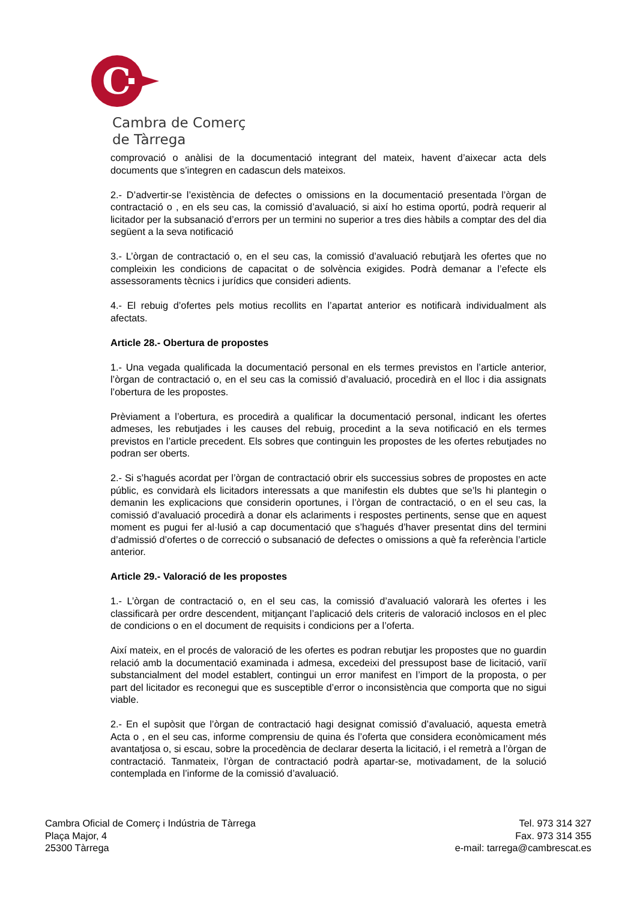C
Cambra de Comerç
de Tàrrega
comprovació o anàlisi de la documentació integrant del mateix, havent d’aixecar acta dels documents que s’integren en cadascun dels mateixos.
2.- D’advertir-se l’existència de defectes o omissions en la documentació presentada l’òrgan de contractació o , en els seu cas, la comissió d’avaluació, si així ho estima oportú, podrà requerir al licitador per la subsanació d’errors per un termini no superior a tres dies hàbils a comptar des del dia següent a la seva notificació
3.- L’òrgan de contractació o, en el seu cas, la comissió d’avaluació rebutjarà les ofertes que no compleixin les condicions de capacitat o de solvència exigides. Podrà demanar a l’efecte els assessoraments tècnics i jurídics que consideri adients.
4.- El rebuig d’ofertes pels motius recollits en l’apartat anterior es notificarà individualment als afectats.
Article 28.- Obertura de propostes
1.- Una vegada qualificada la documentació personal en els termes previstos en l’article anterior, l’òrgan de contractació o, en el seu cas la comissió d’avaluació, procedirà en el lloc i dia assignats l’obertura de les propostes.
Prèviament a l’obertura, es procedirà a qualificar la documentació personal, indicant les ofertes admeses, les rebutjades i les causes del rebuig, procedint a la seva notificació en els termes previstos en l’article precedent. Els sobres que continguin les propostes de les ofertes rebutjades no podran ser oberts.
2.- Si s’hagués acordat per l’òrgan de contractació obrir els successius sobres de propostes en acte públic, es convidarà els licitadors interessats a que manifestin els dubtes que se’ls hi plantegin o demanin les explicacions que considerin oportunes, i l’òrgan de contractació, o en el seu cas, la comissió d’avaluació procedirà a donar els aclariments i respostes pertinents, sense que en aquest moment es pugui fer al·lusió a cap documentació que s’hagués d’haver presentat dins del termini d’admissió d’ofertes o de correcció o subsanació de defectes o omissions a què fa referència l’article anterior.
Article 29.- Valoració de les propostes
1.- L’òrgan de contractació o, en el seu cas, la comissió d’avaluació valorarà les ofertes i les classificarà per ordre descendent, mitjançant l’aplicació dels criteris de valoració inclosos en el plec de condicions o en el document de requisits i condicions per a l’oferta.
Així mateix, en el procés de valoració de les ofertes es podran rebutjar les propostes que no guardin relació amb la documentació examinada i admesa, excedeixi del pressupost base de licitació, variï substancialment del model establert, contingui un error manifest en l’import de la proposta, o per part del licitador es reconegui que es susceptible d’error o inconsistència que comporta que no sigui viable.
2.- En el supòsit que l’òrgan de contractació hagi designat comissió d’avaluació, aquesta emetrà Acta o , en el seu cas, informe comprensiu de quina és l’oferta que considera econòmicament més avantatjosa o, si escau, sobre la procedència de declarar deserta la licitació, i el remetrà a l’òrgan de contractació. Tanmateix, l’òrgan de contractació podrà apartar-se, motivadament, de la solució contemplada en l’informe de la comissió d’avaluació.
Cambra Oficial de Comerç i Indústria de Tàrrega
Plaça Major, 4
25300 Tàrrega
Tel. 973 314 327
Fax. 973 314 355
e-mail: tarrega@cambrescat.es